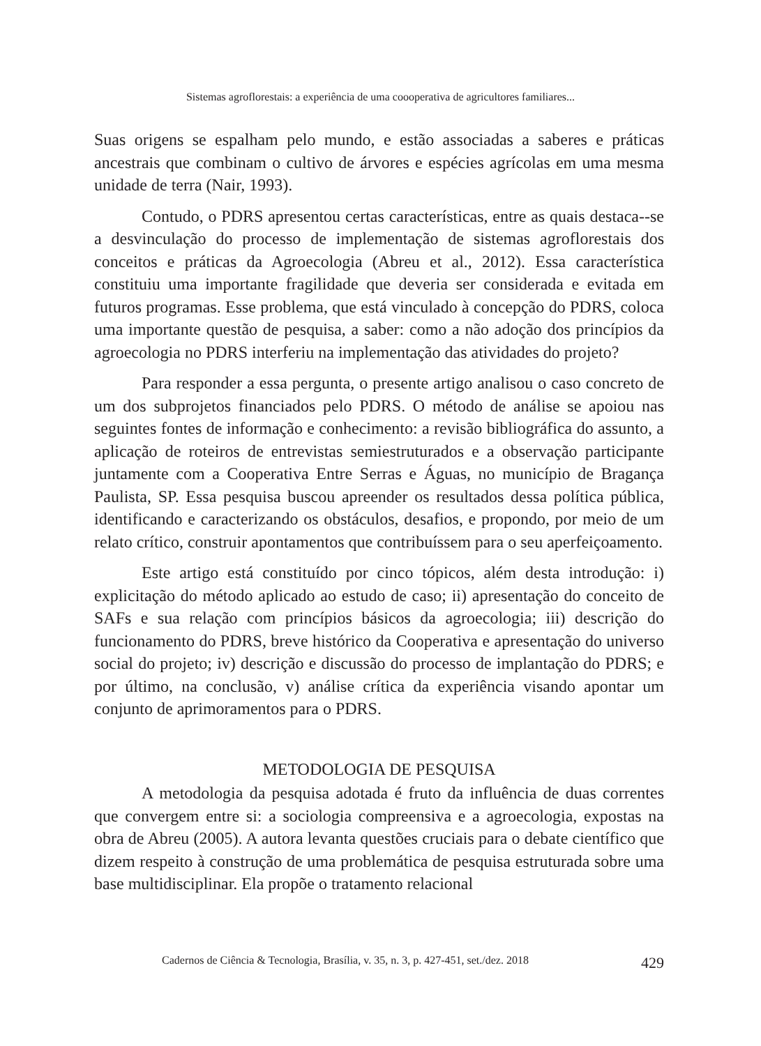Sistemas agroflorestais: a experiência de uma coooperativa de agricultores familiares...
Suas origens se espalham pelo mundo, e estão associadas a saberes e práticas ancestrais que combinam o cultivo de árvores e espécies agrícolas em uma mesma unidade de terra (Nair, 1993).
Contudo, o PDRS apresentou certas características, entre as quais destaca--se a desvinculação do processo de implementação de sistemas agroflorestais dos conceitos e práticas da Agroecologia (Abreu et al., 2012). Essa característica constituiu uma importante fragilidade que deveria ser considerada e evitada em futuros programas. Esse problema, que está vinculado à concepção do PDRS, coloca uma importante questão de pesquisa, a saber: como a não adoção dos princípios da agroecologia no PDRS interferiu na implementação das atividades do projeto?
Para responder a essa pergunta, o presente artigo analisou o caso concreto de um dos subprojetos financiados pelo PDRS. O método de análise se apoiou nas seguintes fontes de informação e conhecimento: a revisão bibliográfica do assunto, a aplicação de roteiros de entrevistas semiestruturados e a observação participante juntamente com a Cooperativa Entre Serras e Águas, no município de Bragança Paulista, SP. Essa pesquisa buscou apreender os resultados dessa política pública, identificando e caracterizando os obstáculos, desafios, e propondo, por meio de um relato crítico, construir apontamentos que contribuíssem para o seu aperfeiçoamento.
Este artigo está constituído por cinco tópicos, além desta introdução: i) explicitação do método aplicado ao estudo de caso; ii) apresentação do conceito de SAFs e sua relação com princípios básicos da agroecologia; iii) descrição do funcionamento do PDRS, breve histórico da Cooperativa e apresentação do universo social do projeto; iv) descrição e discussão do processo de implantação do PDRS; e por último, na conclusão, v) análise crítica da experiência visando apontar um conjunto de aprimoramentos para o PDRS.
METODOLOGIA DE PESQUISA
A metodologia da pesquisa adotada é fruto da influência de duas correntes que convergem entre si: a sociologia compreensiva e a agroecologia, expostas na obra de Abreu (2005). A autora levanta questões cruciais para o debate científico que dizem respeito à construção de uma problemática de pesquisa estruturada sobre uma base multidisciplinar. Ela propõe o tratamento relacional
Cadernos de Ciência & Tecnologia, Brasília, v. 35, n. 3, p. 427-451, set./dez. 2018 429